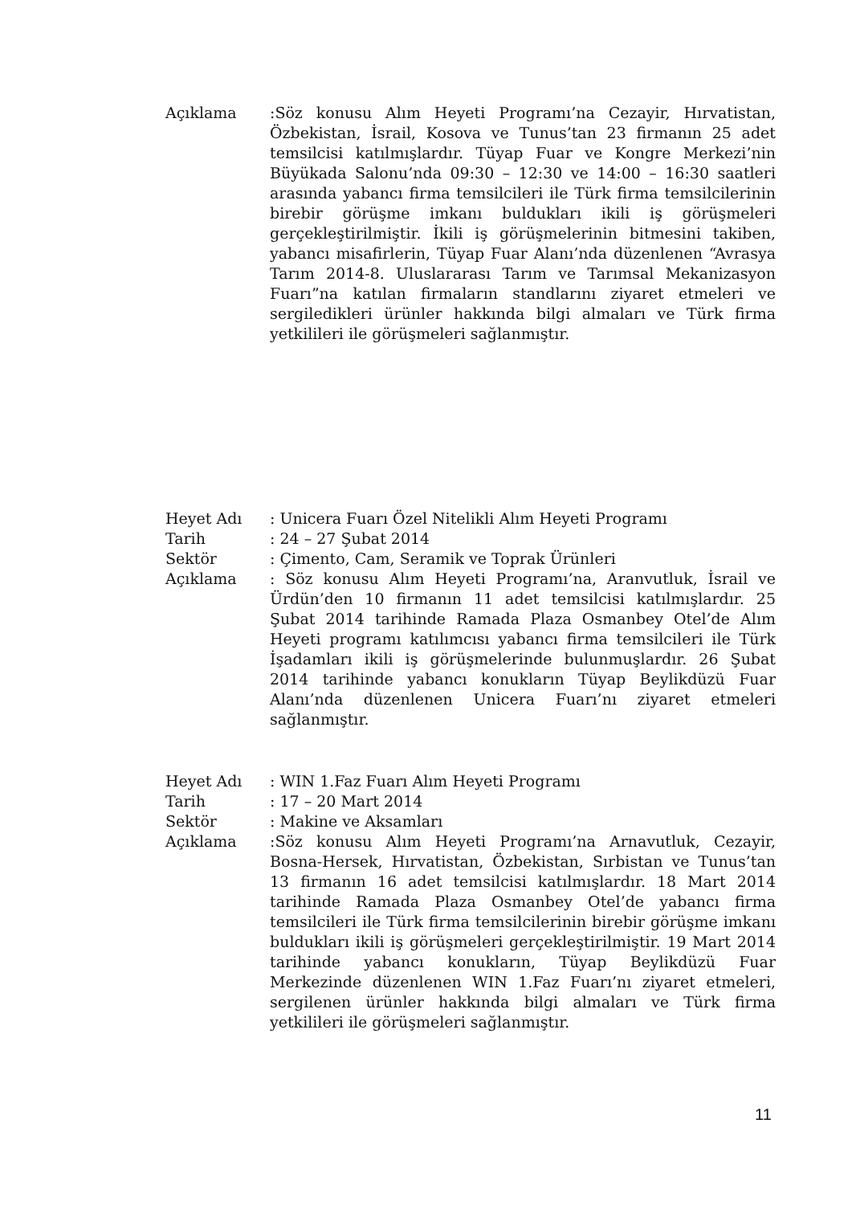Açıklama :Söz konusu Alım Heyeti Programı’na Cezayir, Hırvatistan, Özbekistan, İsrail, Kosova ve Tunus’tan 23 firmanın 25 adet temsilcisi katılmışlardır. Tüyap Fuar ve Kongre Merkezi’nin Büyükada Salonu’nda 09:30 – 12:30 ve 14:00 – 16:30 saatleri arasında yabancı firma temsilcileri ile Türk firma temsilcilerinin birebir görüşme imkanı buldukları ikili iş görüşmeleri gerçekleştirilmiştir. İkili iş görüşmelerinin bitmesini takiben, yabancı misafirlerin, Tüyap Fuar Alanı’nda düzenlenen “Avrasya Tarım 2014-8. Uluslararası Tarım ve Tarımsal Mekanizasyon Fuarı”na katılan firmaların standlarını ziyaret etmeleri ve sergiledikleri ürünler hakkında bilgi almaları ve Türk firma yetkilileri ile görüşmeleri sağlanmıştır.
Heyet Adı : Unicera Fuarı Özel Nitelikli Alım Heyeti Programı
Tarih : 24 – 27 Şubat 2014
Sektör : Çimento, Cam, Seramik ve Toprak Ürünleri
Açıklama : Söz konusu Alım Heyeti Programı’na, Aranvutluk, İsrail ve Ürdün’den 10 firmanın 11 adet temsilcisi katılmışlardır. 25 Şubat 2014 tarihinde Ramada Plaza Osmanbey Otel’de Alım Heyeti programı katılımcısı yabancı firma temsilcileri ile Türk İşadamları ikili iş görüşmelerinde bulunmuşlardır. 26 Şubat 2014 tarihinde yabancı konukların Tüyap Beylikdüzü Fuar Alanı’nda düzenlenen Unicera Fuarı’nı ziyaret etmeleri sağlanmıştır.
Heyet Adı : WIN 1.Faz Fuarı Alım Heyeti Programı
Tarih : 17 – 20 Mart 2014
Sektör : Makine ve Aksamları
Açıklama :Söz konusu Alım Heyeti Programı’na Arnavutluk, Cezayir, Bosna-Hersek, Hırvatistan, Özbekistan, Sırbistan ve Tunus’tan 13 firmanın 16 adet temsilcisi katılmışlardır. 18 Mart 2014 tarihinde Ramada Plaza Osmanbey Otel’de yabancı firma temsilcileri ile Türk firma temsilcilerinin birebir görüşme imkanı buldukları ikili iş görüşmeleri gerçekleştirilmiştir. 19 Mart 2014 tarihinde yabancı konukların, Tüyap Beylikdüzü Fuar Merkezinde düzenlenen WIN 1.Faz Fuarı’nı ziyaret etmeleri, sergilenen ürünler hakkında bilgi almaları ve Türk firma yetkilileri ile görüşmeleri sağlanmıştır.
11